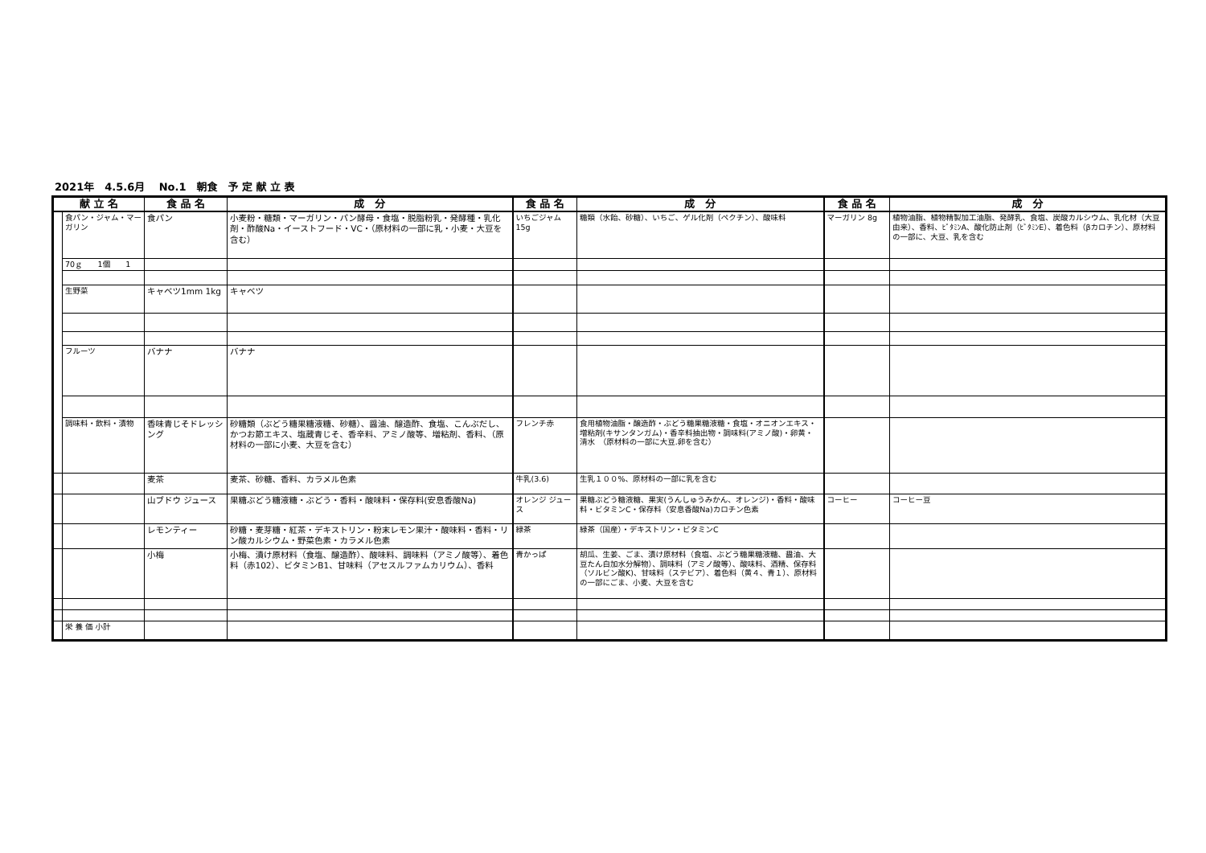2021年　4.5.6月　 No.1　朝食　予 定 献 立 表
| 献 立 名 | | 食 品 名 | 成 分 | 食 品 名 | 成 分 | 食 品 名 | 成 分 |
| --- | --- | --- | --- | --- | --- | --- | --- |
| | 食パン・ジャム・マーガリン | 食パン | 小麦粉・糖類・マーガリン・パン酵母・食塩・脱脂粉乳・発酵種・乳化剤・酢酸Na・イーストフード・VC・（原材料の一部に乳・小麦・大豆を含む） | いちごジャム15g | 糖類（水飴、砂糖）、いちご、ゲル化剤（ペクチン）、酸味料 | マーガリン 8g | 植物油脂、植物精製加工油脂、発酵乳、食塩、炭酸カルシウム、乳化材（大豆由来）、香料、ﾋﾞﾀﾐﾝA、酸化防止剤（ﾋﾞﾀﾐﾝE）、着色料（βカロチン）、原材料の一部に、大豆、乳を含む |
| | 70ｇ 1個 1 | | | | | | |
| | 生野菜 | キャベツ1mm 1kg | キャベツ | | | | |
| | フルーツ | バナナ | バナナ | | | | |
| | 調味料・飲料・漬物 | 香味青じそドレッシング | 砂糖類（ぶどう糖果糖液糖、砂糖）、醤油、醸造酢、食塩、こんぶだし、かつお節エキス、塩蔵青じそ、香辛料、アミノ酸等、増粘剤、香料、（原材料の一部に小麦、大豆を含む） | フレンチ赤 | 食用植物油脂・醸造酢・ぶどう糖果糖液糖・食塩・オニオンエキス・増粘剤(キサンタンガム)・香辛料抽出物・調味料(アミノ酸)・卵黄・清水 （原材料の一部に大豆.卵を含む） | | |
| | | 麦茶 | 麦茶、砂糖、香料、カラメル色素 | 牛乳(3.6) | 生乳１００%、原材料の一部に乳を含む | | |
| | | 山ブドウ ジュース | 果糖ぶどう糖液糖・ぶどう・香料・酸味料・保存料(安息香酸Na) | オレンジ ジュース | 果糖ぶどう糖液糖、果実(うんしゅうみかん、オレンジ)・香料・酸味料・ビタミンC・保存料（安息香酸Na)カロチン色素 | コーヒー | コーヒー豆 |
| | | レモンティー | 砂糖・麦芽糖・紅茶・デキストリン・粉末レモン果汁・酸味料・香料・リン酸カルシウム・野菜色素・カラメル色素 | 緑茶 | 緑茶（国産）・デキストリン・ビタミンC | | |
| | | 小梅 | 小梅、漬け原材料（食塩、醸造酢）、酸味料、調味料（アミノ酸等）、着色料（赤102）、ビタミンB1、甘味料（アセスルファムカリウム）、香料 | 青かっぱ | 胡瓜、生姜、ごま、漬け原材料（食塩、ぶどう糖果糖液糖、醤油、大豆たん白加水分解物）、調味料（アミノ酸等）、酸味料、酒精、保存料（ソルビン酸K)、甘味料（ステビア）、着色料（黄４、青１）、原材料の一部にごま、小麦、大豆を含む | | |
| | 栄 養 価 小計 | | | | | | |